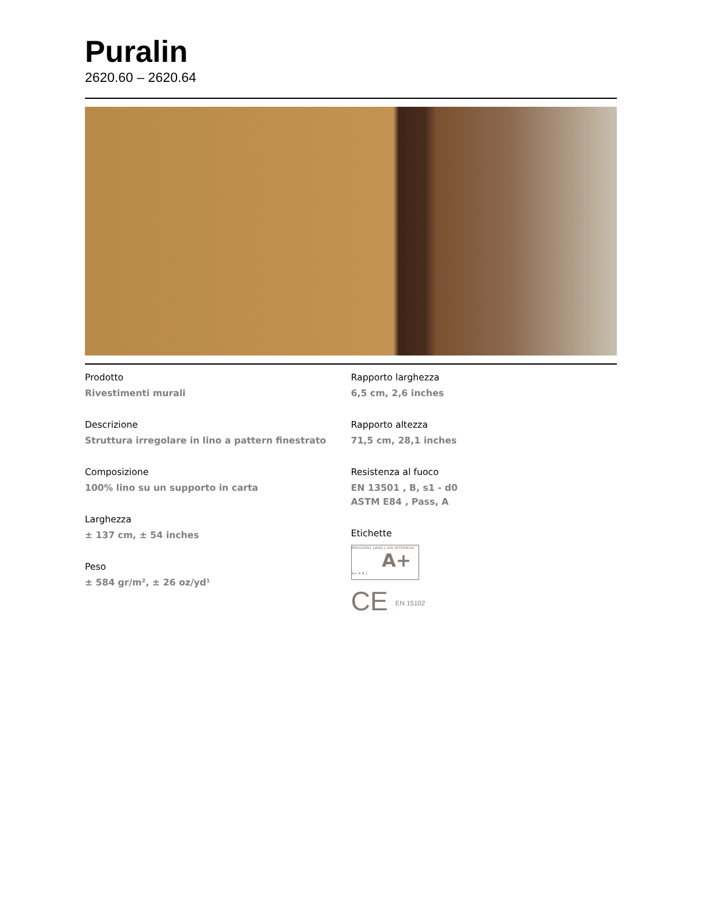Puralin
2620.60 – 2620.64
Prodotto
Rivestimenti murali
Descrizione
Struttura irregolare in lino a pattern finestrato
Composizione
100% lino su un supporto in carta
Larghezza
± 137 cm, ± 54 inches
Peso
± 584 gr/m², ± 26 oz/yd¹
Rapporto larghezza
6,5 cm, 2,6 inches
Rapporto altezza
71,5 cm, 28,1 inches
Resistenza al fuoco
EN 13501 , B, s1 - d0
ASTM E84 , Pass, A
Etichette
ÉMISSIONS DANS L'AIR INTÉRIEUR
A+
A+ A B C
CE EN 15102